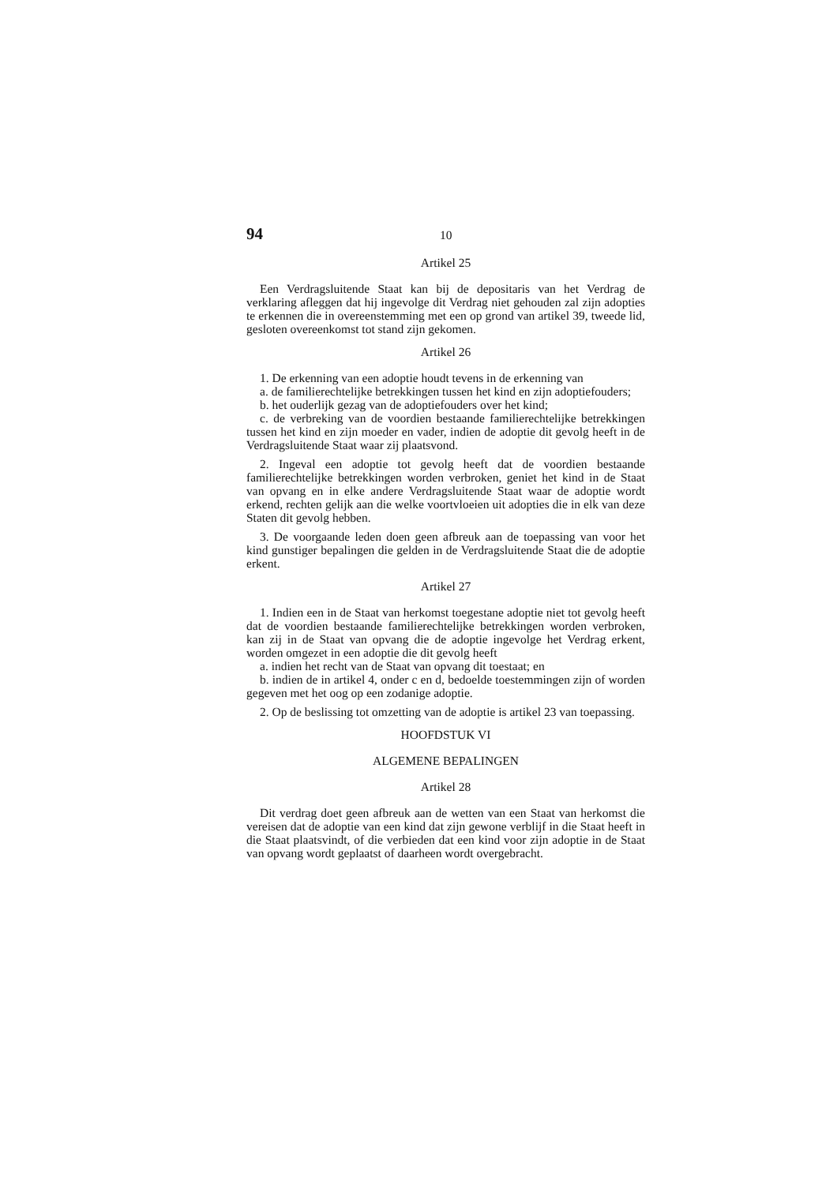94 10
Artikel 25
Een Verdragsluitende Staat kan bij de depositaris van het Verdrag de verklaring afleggen dat hij ingevolge dit Verdrag niet gehouden zal zijn adopties te erkennen die in overeenstemming met een op grond van artikel 39, tweede lid, gesloten overeenkomst tot stand zijn gekomen.
Artikel 26
1. De erkenning van een adoptie houdt tevens in de erkenning van
a. de familierechtelijke betrekkingen tussen het kind en zijn adoptiefouders;
b. het ouderlijk gezag van de adoptiefouders over het kind;
c. de verbreking van de voordien bestaande familierechtelijke betrekkingen tussen het kind en zijn moeder en vader, indien de adoptie dit gevolg heeft in de Verdragsluitende Staat waar zij plaatsvond.
2. Ingeval een adoptie tot gevolg heeft dat de voordien bestaande familierechtelijke betrekkingen worden verbroken, geniet het kind in de Staat van opvang en in elke andere Verdragsluitende Staat waar de adoptie wordt erkend, rechten gelijk aan die welke voortvloeien uit adopties die in elk van deze Staten dit gevolg hebben.
3. De voorgaande leden doen geen afbreuk aan de toepassing van voor het kind gunstiger bepalingen die gelden in de Verdragsluitende Staat die de adoptie erkent.
Artikel 27
1. Indien een in de Staat van herkomst toegestane adoptie niet tot gevolg heeft dat de voordien bestaande familierechtelijke betrekkingen worden verbroken, kan zij in de Staat van opvang die de adoptie ingevolge het Verdrag erkent, worden omgezet in een adoptie die dit gevolg heeft
a. indien het recht van de Staat van opvang dit toestaat; en
b. indien de in artikel 4, onder c en d, bedoelde toestemmingen zijn of worden gegeven met het oog op een zodanige adoptie.
2. Op de beslissing tot omzetting van de adoptie is artikel 23 van toepassing.
HOOFDSTUK VI
ALGEMENE BEPALINGEN
Artikel 28
Dit verdrag doet geen afbreuk aan de wetten van een Staat van herkomst die vereisen dat de adoptie van een kind dat zijn gewone verblijf in die Staat heeft in die Staat plaatsvindt, of die verbieden dat een kind voor zijn adoptie in de Staat van opvang wordt geplaatst of daarheen wordt overgebracht.